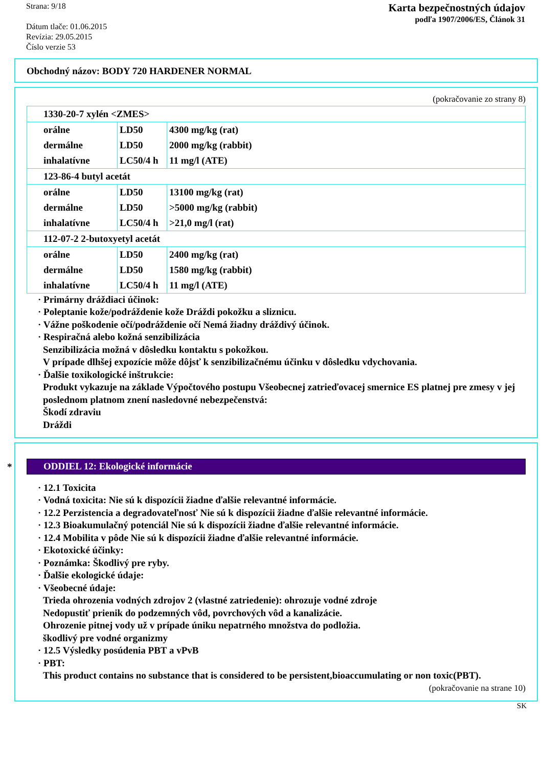Strana: 9/18
Dátum tlače: 01.06.2015
Revízia: 29.05.2015
Číslo verzie 53
Karta bezpečnostných údajov
podľa 1907/2006/ES, Článok 31
Obchodný názov: BODY 720 HARDENER NORMAL
(pokračovanie zo strany 8)
| 1330-20-7 xylén <ZMES> | | |
| orálne | LD50 | 4300 mg/kg (rat) |
| dermálne | LD50 | 2000 mg/kg (rabbit) |
| inhalatívne | LC50/4 h | 11 mg/l (ATE) |
| 123-86-4 butyl acetát | | |
| orálne | LD50 | 13100 mg/kg (rat) |
| dermálne | LD50 | >5000 mg/kg (rabbit) |
| inhalatívne | LC50/4 h | >21,0 mg/l (rat) |
| 112-07-2 2-butoxyetyl acetát | | |
| orálne | LD50 | 2400 mg/kg (rat) |
| dermálne | LD50 | 1580 mg/kg (rabbit) |
| inhalatívne | LC50/4 h | 11 mg/l (ATE) |
· Primárny dráždiaci účinok:
· Poleptanie kože/podráždenie kože Dráždi pokožku a sliznicu.
· Vážne poškodenie očí/podráždenie očí Nemá žiadny dráždivý účinok.
· Respiračná alebo kožná senzibilizácia
Senzibilizácia možná v dôsledku kontaktu s pokožkou.
V prípade dlhšej expozície môže dôjsť k senzibilizačnému účinku v dôsledku vdychovania.
· Ďalšie toxikologické inštrukcie:
Produkt vykazuje na základe Výpočtového postupu Všeobecnej zatrieďovacej smernice ES platnej pre zmesy v jej poslednom platnom znení nasledovné nebezpečenstvá:
Škodí zdraviu
Dráždi
*
ODDIEL 12: Ekologické informácie
· 12.1 Toxicita
· Vodná toxicita: Nie sú k dispozícii žiadne ďalšie relevantné informácie.
· 12.2 Perzistencia a degradovateľnosť Nie sú k dispozícii žiadne ďalšie relevantné informácie.
· 12.3 Bioakumulačný potenciál Nie sú k dispozícii žiadne ďalšie relevantné informácie.
· 12.4 Mobilita v pôde Nie sú k dispozícii žiadne ďalšie relevantné informácie.
· Ekotoxické účinky:
· Poznámka: Škodlivý pre ryby.
· Ďalšie ekologické údaje:
· Všeobecné údaje:
Trieda ohrozenia vodných zdrojov 2 (vlastné zatriedenie): ohrozuje vodné zdroje
Nedopustiť prienik do podzemných vôd, povrchových vôd a kanalizácie.
Ohrozenie pitnej vody už v prípade úniku nepatrného množstva do podložia.
škodlivý pre vodné organizmy
· 12.5 Výsledky posúdenia PBT a vPvB
· PBT:
This product contains no substance that is considered to be persistent,bioaccumulating or non toxic(PBT).
(pokračovanie na strane 10)
SK